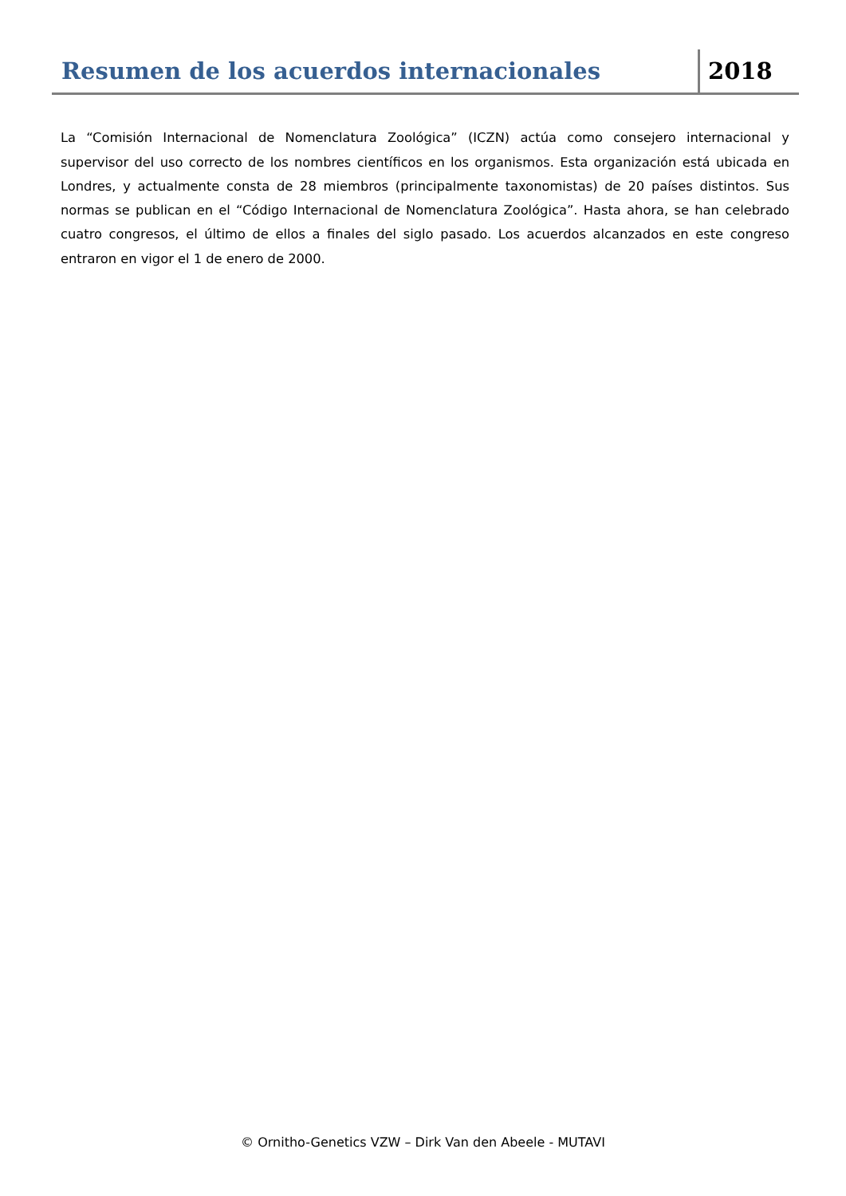Resumen de los acuerdos internacionales
2018
La “Comisión Internacional de Nomenclatura Zoológica” (ICZN) actúa como consejero internacional y supervisor del uso correcto de los nombres científicos en los organismos. Esta organización está ubicada en Londres, y actualmente consta de 28 miembros (principalmente taxonomistas) de 20 países distintos. Sus normas se publican en el “Código Internacional de Nomenclatura Zoológica”. Hasta ahora, se han celebrado cuatro congresos, el último de ellos a finales del siglo pasado. Los acuerdos alcanzados en este congreso entraron en vigor el 1 de enero de 2000.
© Ornitho-Genetics VZW – Dirk Van den Abeele - MUTAVI